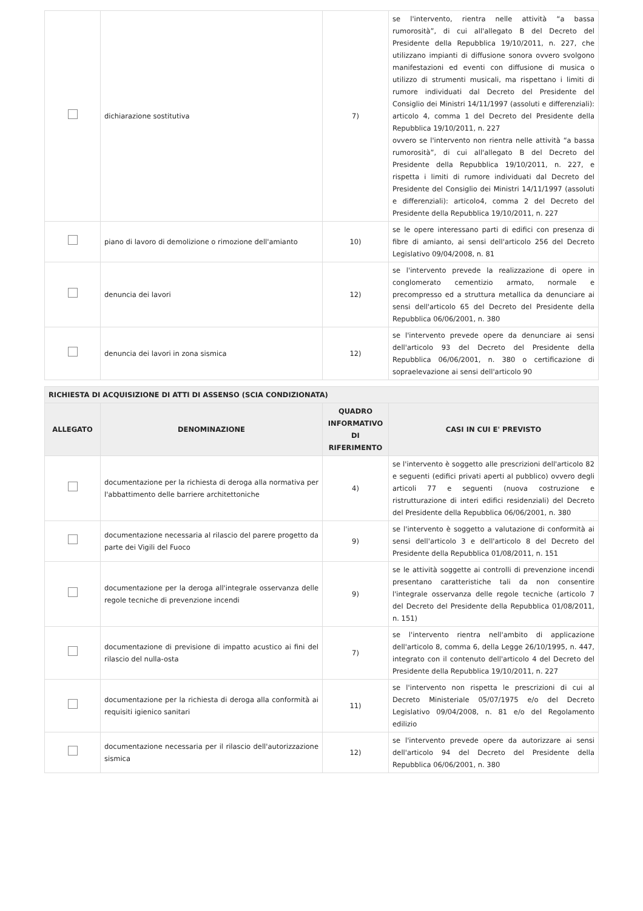| | dichiarazione sostitutiva | 7) | se l'intervento, rientra nelle attività “a bassa rumorosità”, di cui all'allegato B del Decreto del Presidente della Repubblica 19/10/2011, n. 227, che utilizzano impianti di diffusione sonora ovvero svolgono manifestazioni ed eventi con diffusione di musica o utilizzo di strumenti musicali, ma rispettano i limiti di rumore individuati dal Decreto del Presidente del Consiglio dei Ministri 14/11/1997 (assoluti e differenziali): articolo 4, comma 1 del Decreto del Presidente della Repubblica 19/10/2011, n. 227 ovvero se l'intervento non rientra nelle attività “a bassa rumorosità”, di cui all'allegato B del Decreto del Presidente della Repubblica 19/10/2011, n. 227, e rispetta i limiti di rumore individuati dal Decreto del Presidente del Consiglio dei Ministri 14/11/1997 (assoluti e differenziali): articolo4, comma 2 del Decreto del Presidente della Repubblica 19/10/2011, n. 227 |
| | piano di lavoro di demolizione o rimozione dell'amianto | 10) | se le opere interessano parti di edifici con presenza di fibre di amianto, ai sensi dell'articolo 256 del Decreto Legislativo 09/04/2008, n. 81 |
| | denuncia dei lavori | 12) | se l'intervento prevede la realizzazione di opere in conglomerato cementizio armato, normale e precompresso ed a struttura metallica da denunciare ai sensi dell'articolo 65 del Decreto del Presidente della Repubblica 06/06/2001, n. 380 |
| | denuncia dei lavori in zona sismica | 12) | se l'intervento prevede opere da denunciare ai sensi dell'articolo 93 del Decreto del Presidente della Repubblica 06/06/2001, n. 380 o certificazione di sopraelevazione ai sensi dell'articolo 90 |
| RICHIESTA DI ACQUISIZIONE DI ATTI DI ASSENSO (SCIA CONDIZIONATA) | | | |
| ALLEGATO | DENOMINAZIONE | QUADRO INFORMATIVO DI RIFERIMENTO | CASI IN CUI E' PREVISTO |
| | documentazione per la richiesta di deroga alla normativa per l'abbattimento delle barriere architettoniche | 4) | se l'intervento è soggetto alle prescrizioni dell'articolo 82 e seguenti (edifici privati aperti al pubblico) ovvero degli articoli 77 e seguenti (nuova costruzione e ristrutturazione di interi edifici residenziali) del Decreto del Presidente della Repubblica 06/06/2001, n. 380 |
| | documentazione necessaria al rilascio del parere progetto da parte dei Vigili del Fuoco | 9) | se l'intervento è soggetto a valutazione di conformità ai sensi dell'articolo 3 e dell'articolo 8 del Decreto del Presidente della Repubblica 01/08/2011, n. 151 |
| | documentazione per la deroga all'integrale osservanza delle regole tecniche di prevenzione incendi | 9) | se le attività soggette ai controlli di prevenzione incendi presentano caratteristiche tali da non consentire l'integrale osservanza delle regole tecniche (articolo 7 del Decreto del Presidente della Repubblica 01/08/2011, n. 151) |
| | documentazione di previsione di impatto acustico ai fini del rilascio del nulla-osta | 7) | se l'intervento rientra nell'ambito di applicazione dell'articolo 8, comma 6, della Legge 26/10/1995, n. 447, integrato con il contenuto dell'articolo 4 del Decreto del Presidente della Repubblica 19/10/2011, n. 227 |
| | documentazione per la richiesta di deroga alla conformità ai requisiti igienico sanitari | 11) | se l'intervento non rispetta le prescrizioni di cui al Decreto Ministeriale 05/07/1975 e/o del Decreto Legislativo 09/04/2008, n. 81 e/o del Regolamento edilizio |
| | documentazione necessaria per il rilascio dell'autorizzazione sismica | 12) | se l'intervento prevede opere da autorizzare ai sensi dell'articolo 94 del Decreto del Presidente della Repubblica 06/06/2001, n. 380 |